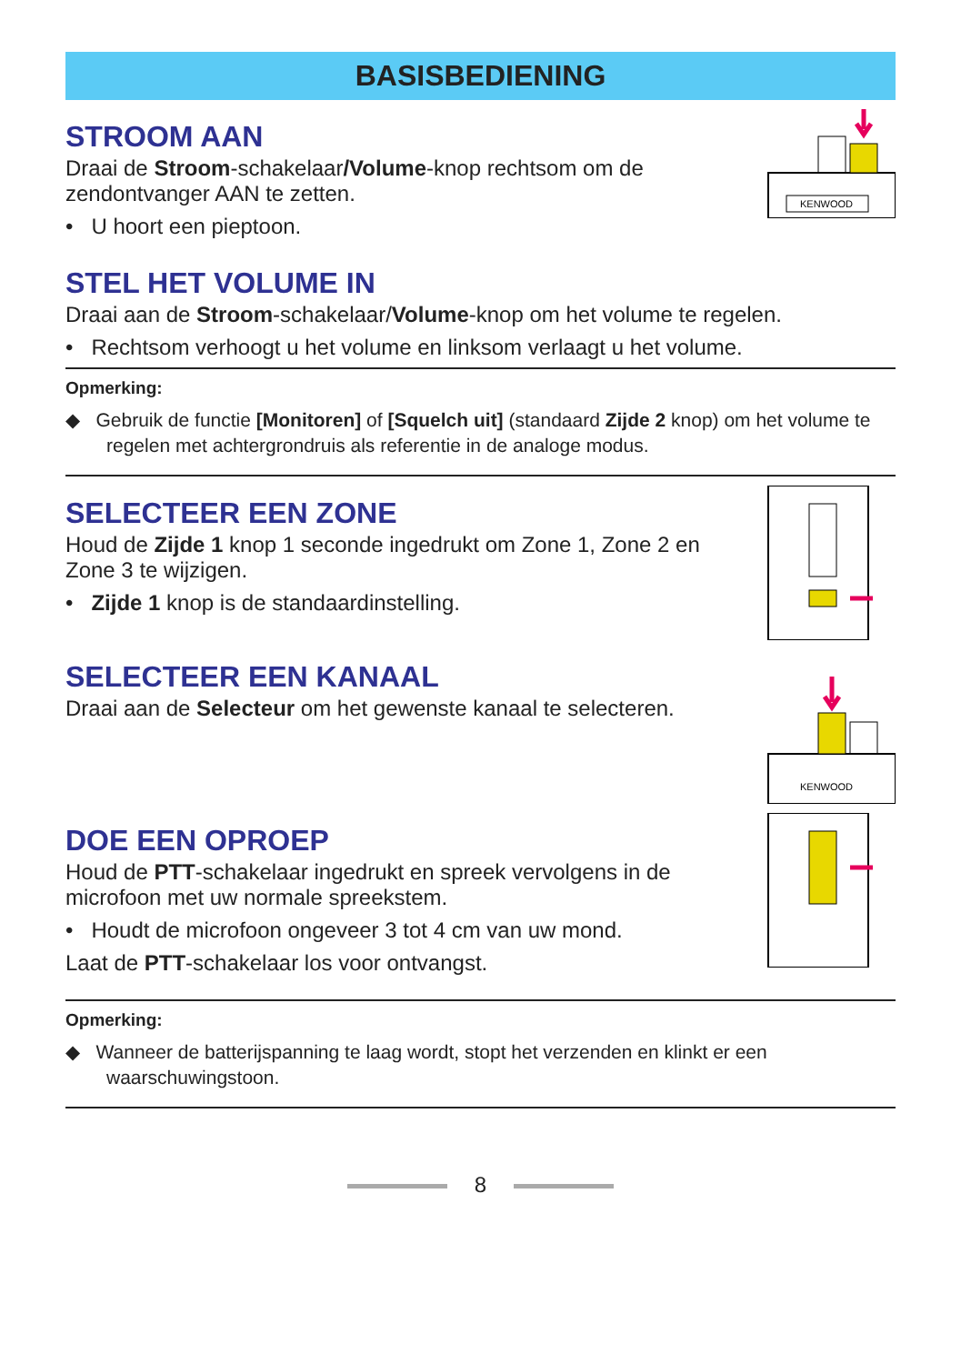BASISBEDIENING
STROOM AAN
Draai de Stroom-schakelaar/Volume-knop rechtsom om de zendontvanger AAN te zetten.
• U hoort een pieptoon.
KENWOOD
STEL HET VOLUME IN
Draai aan de Stroom-schakelaar/Volume-knop om het volume te regelen.
• Rechtsom verhoogt u het volume en linksom verlaagt u het volume.
Opmerking:
◆ Gebruik de functie [Monitoren] of [Squelch uit] (standaard Zijde 2 knop) om het volume te regelen met achtergrondruis als referentie in de analoge modus.
SELECTEER EEN ZONE
Houd de Zijde 1 knop 1 seconde ingedrukt om Zone 1, Zone 2 en Zone 3 te wijzigen.
• Zijde 1 knop is de standaardinstelling.
SELECTEER EEN KANAAL
Draai aan de Selecteur om het gewenste kanaal te selecteren.
KENWOOD
DOE EEN OPROEP
Houd de PTT-schakelaar ingedrukt en spreek vervolgens in de microfoon met uw normale spreekstem.
• Houdt de microfoon ongeveer 3 tot 4 cm van uw mond.
Laat de PTT-schakelaar los voor ontvangst.
Opmerking:
◆ Wanneer de batterijspanning te laag wordt, stopt het verzenden en klinkt er een waarschuwingstoon.
8